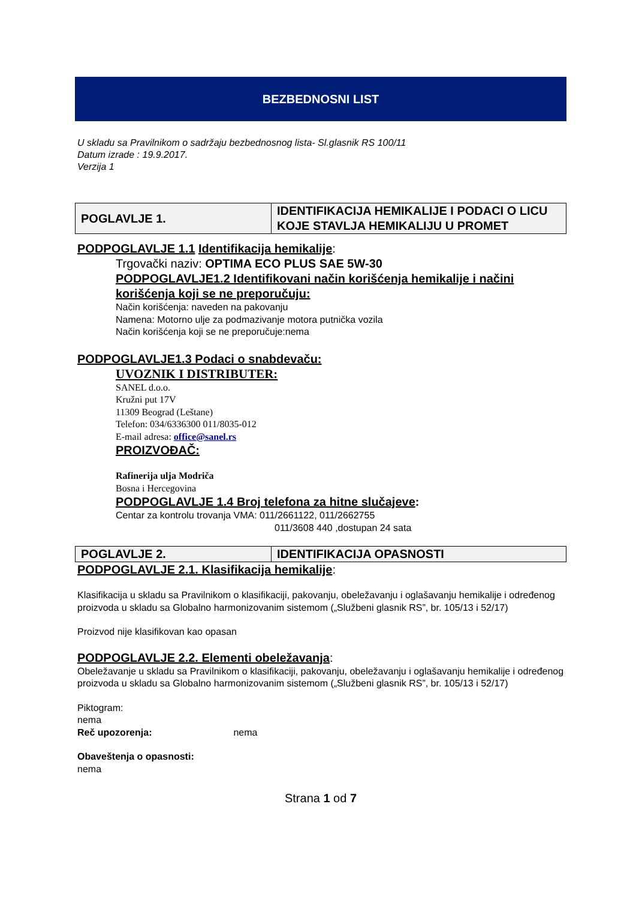BEZBEDNOSNI LIST
U skladu sa Pravilnikom o sadržaju bezbednosnog lista- Sl.glasnik RS 100/11
Datum izrade : 19.9.2017.
Verzija 1
| POGLAVLJE 1. | IDENTIFIKACIJA HEMIKALIJE I PODACI O LICU KOJE STAVLJA HEMIKALIJU U PROMET |
PODPOGLAVLJE 1.1 Identifikacija hemikalije:
Trgovački naziv: OPTIMA ECO PLUS SAE 5W-30
PODPOGLAVLJE1.2 Identifikovani način korišćenja hemikalije i načini korišćenja koji se ne preporučuju:
Način korišćenja: naveden na pakovanju
Namena: Motorno ulje za podmazivanje motora putnička vozila
Način korišćenja koji se ne preporučuje:nema
PODPOGLAVLJE1.3 Podaci o snabdevaču:
UVOZNIK I DISTRIBUTER:
SANEL d.o.o.
Kružni put 17V
11309 Beograd (Leštane)
Telefon: 034/6336300 011/8035-012
E-mail adresa: office@sanel.rs
PROIZVOĐAČ:
Rafinerija ulja Modriča
Bosna i Hercegovina
PODPOGLAVLJE 1.4 Broj telefona za hitne slučajeve:
Centar za kontrolu trovanja VMA: 011/2661122, 011/2662755
011/3608 440 ,dostupan 24 sata
| POGLAVLJE 2. | IDENTIFIKACIJA OPASNOSTI |
PODPOGLAVLJE 2.1. Klasifikacija hemikalije:
Klasifikacija u skladu sa Pravilnikom o klasifikaciji, pakovanju, obeležavanju i oglašavanju hemikalije i određenog proizvoda u skladu sa Globalno harmonizovanim sistemom („Službeni glasnik RS”, br. 105/13 i 52/17)
Proizvod nije klasifikovan kao opasan
PODPOGLAVLJE 2.2. Elementi obeležavanja:
Obeležavanje u skladu sa Pravilnikom o klasifikaciji, pakovanju, obeležavanju i oglašavanju hemikalije i određenog proizvoda u skladu sa Globalno harmonizovanim sistemom („Službeni glasnik RS”, br. 105/13 i 52/17)
Piktogram:
nema
Reč upozorenja: nema
Obaveštenja o opasnosti:
nema
Strana 1 od 7